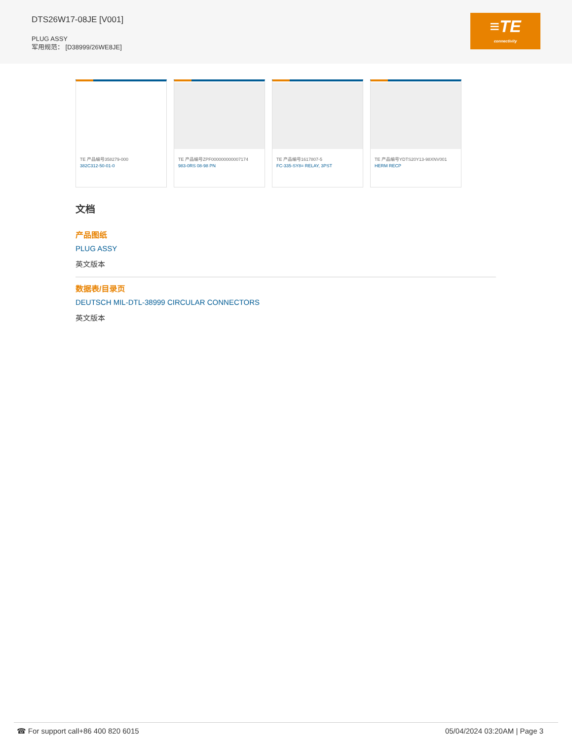DTS26W17-08JE [V001]
PLUG ASSY
军用规范： [D38999/26WE8JE]
≡TE
connectivity
TE 产品编号358279-000
382C312-50-01-0
TE 产品编号ZPF000000000007174
983-0RS 08-98 PN
TE 产品编号1617807-5
FC-335-SY8= RELAY, 3PST
TE 产品编号YDTS20Y13-98XNV001
HERM RECP
文档
产品图纸
PLUG ASSY
英文版本
数据表/目录页
DEUTSCH MIL-DTL-38999 CIRCULAR CONNECTORS
英文版本
☎ For support call+86 400 820 6015 05/04/2024 03:20AM | Page 3